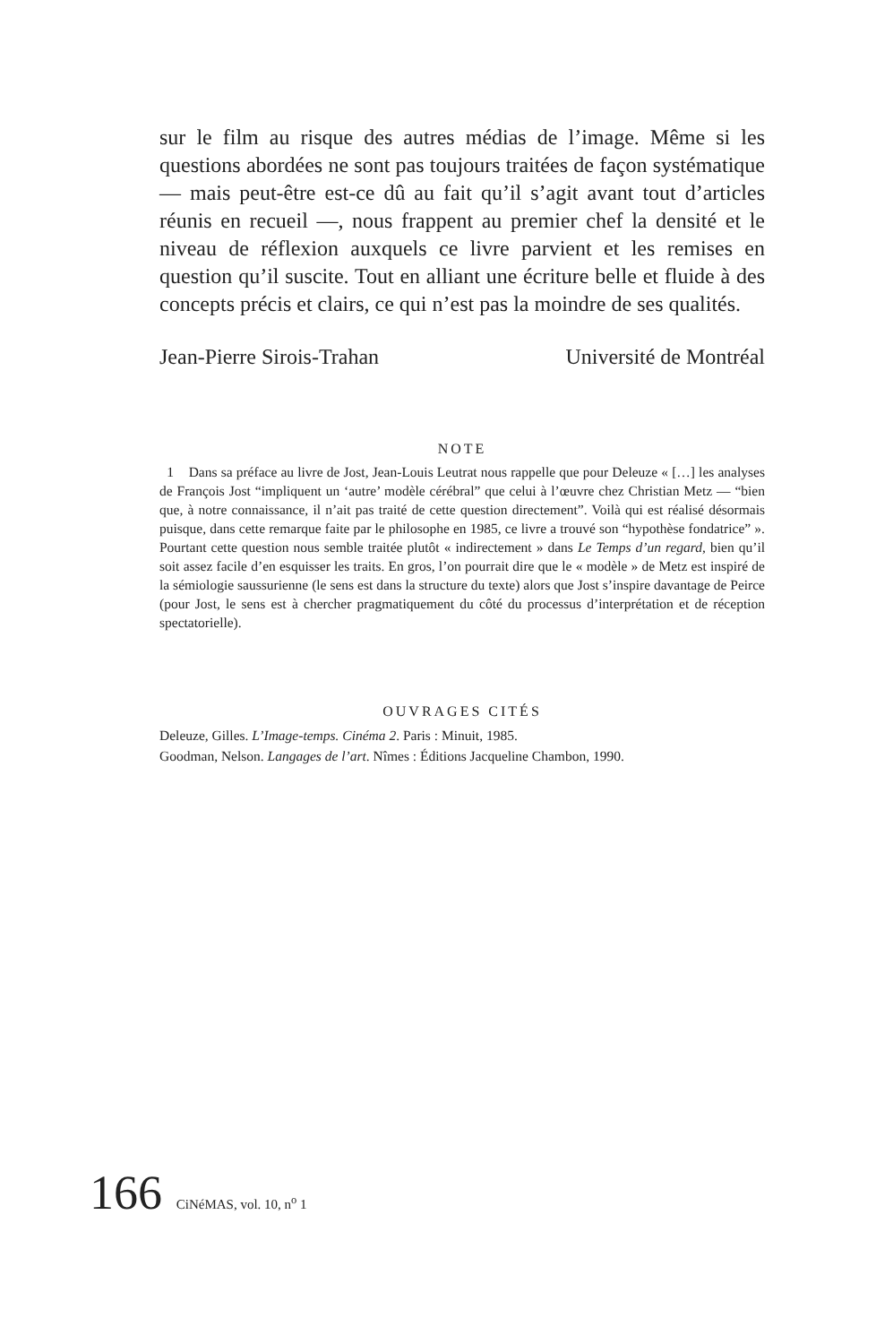sur le film au risque des autres médias de l’image. Même si les questions abordées ne sont pas toujours traitées de façon systématique — mais peut-être est-ce dû au fait qu’il s’agit avant tout d’articles réunis en recueil —, nous frappent au premier chef la densité et le niveau de réflexion auxquels ce livre parvient et les remises en question qu’il suscite. Tout en alliant une écriture belle et fluide à des concepts précis et clairs, ce qui n’est pas la moindre de ses qualités.
Jean-Pierre Sirois-Trahan Université de Montréal
NOTE
1 Dans sa préface au livre de Jost, Jean-Louis Leutrat nous rappelle que pour Deleuze « […] les analyses de François Jost “impliquent un ‘autre’ modèle cérébral” que celui à l’œuvre chez Christian Metz — “bien que, à notre connaissance, il n’ait pas traité de cette question directement”. Voilà qui est réalisé désormais puisque, dans cette remarque faite par le philosophe en 1985, ce livre a trouvé son “hypothèse fondatrice” ». Pourtant cette question nous semble traitée plutôt « indirectement » dans Le Temps d’un regard, bien qu’il soit assez facile d’en esquisser les traits. En gros, l’on pourrait dire que le « modèle » de Metz est inspiré de la sémiologie saussurienne (le sens est dans la structure du texte) alors que Jost s’inspire davantage de Peirce (pour Jost, le sens est à chercher pragmatiquement du côté du processus d’interprétation et de réception spectatorielle).
OUVRAGES CITÉS
Deleuze, Gilles. L’Image-temps. Cinéma 2. Paris : Minuit, 1985.
Goodman, Nelson. Langages de l’art. Nîmes : Éditions Jacqueline Chambon, 1990.
166 CiNéMAS, vol. 10, n<sup>o</sup> 1